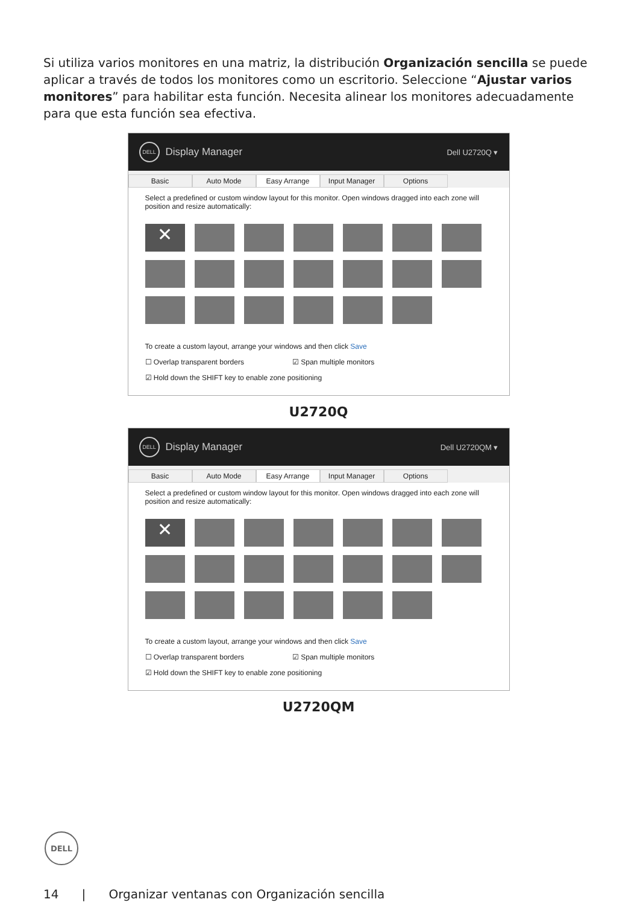Si utiliza varios monitores en una matriz, la distribución Organización sencilla se puede aplicar a través de todos los monitores como un escritorio. Seleccione “Ajustar varios monitores” para habilitar esta función. Necesita alinear los monitores adecuadamente para que esta función sea efectiva.
DELL
Display Manager Dell U2720Q ▾
Basic Auto Mode Easy Arrange Input Manager Options
Select a predefined or custom window layout for this monitor. Open windows dragged into each zone will position and resize automatically:
✕
To create a custom layout, arrange your windows and then click Save
☐ Overlap transparent borders ☑ Span multiple monitors
☑ Hold down the SHIFT key to enable zone positioning
U2720Q
DELL
Display Manager Dell U2720QM ▾
Basic Auto Mode Easy Arrange Input Manager Options
Select a predefined or custom window layout for this monitor. Open windows dragged into each zone will position and resize automatically:
✕
To create a custom layout, arrange your windows and then click Save
☐ Overlap transparent borders ☑ Span multiple monitors
☑ Hold down the SHIFT key to enable zone positioning
U2720QM
DELL
14 | Organizar ventanas con Organización sencilla